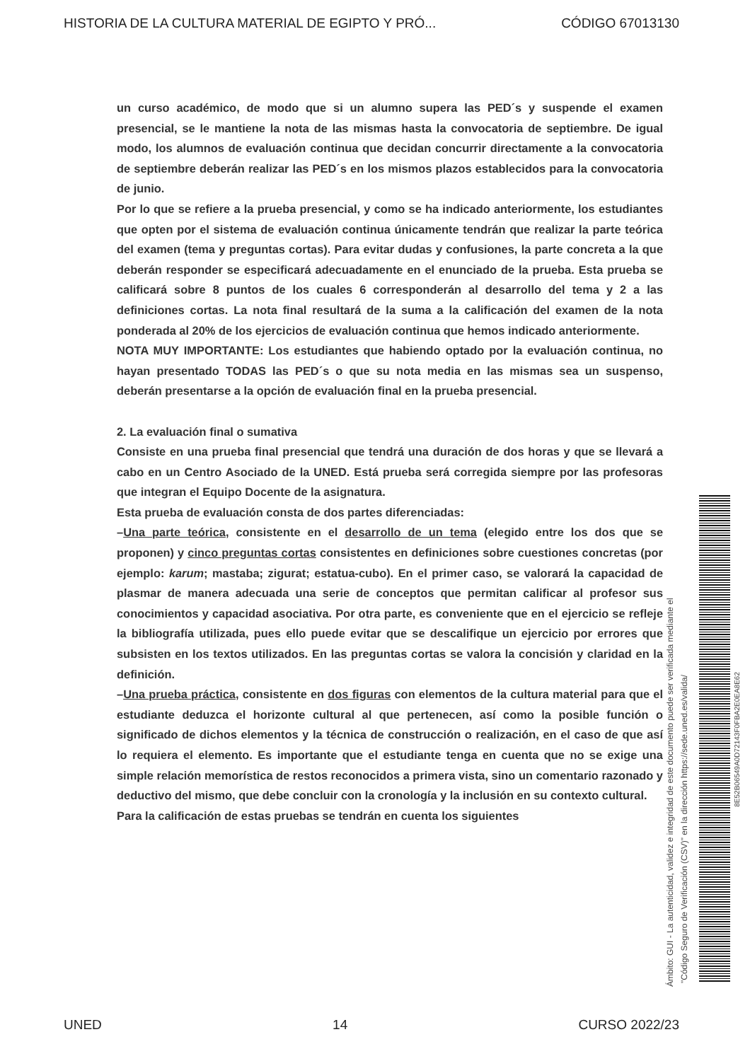HISTORIA DE LA CULTURA MATERIAL DE EGIPTO Y PRÓ... CÓDIGO 67013130
un curso académico, de modo que si un alumno supera las PED´s y suspende el examen presencial, se le mantiene la nota de las mismas hasta la convocatoria de septiembre. De igual modo, los alumnos de evaluación continua que decidan concurrir directamente a la convocatoria de septiembre deberán realizar las PED´s en los mismos plazos establecidos para la convocatoria de junio.
Por lo que se refiere a la prueba presencial, y como se ha indicado anteriormente, los estudiantes que opten por el sistema de evaluación continua únicamente tendrán que realizar la parte teórica del examen (tema y preguntas cortas). Para evitar dudas y confusiones, la parte concreta a la que deberán responder se especificará adecuadamente en el enunciado de la prueba. Esta prueba se calificará sobre 8 puntos de los cuales 6 corresponderán al desarrollo del tema y 2 a las definiciones cortas. La nota final resultará de la suma a la calificación del examen de la nota ponderada al 20% de los ejercicios de evaluación continua que hemos indicado anteriormente.
NOTA MUY IMPORTANTE: Los estudiantes que habiendo optado por la evaluación continua, no hayan presentado TODAS las PED´s o que su nota media en las mismas sea un suspenso, deberán presentarse a la opción de evaluación final en la prueba presencial.
2. La evaluación final o sumativa
Consiste en una prueba final presencial que tendrá una duración de dos horas y que se llevará a cabo en un Centro Asociado de la UNED. Está prueba será corregida siempre por las profesoras que integran el Equipo Docente de la asignatura.
Esta prueba de evaluación consta de dos partes diferenciadas:
–Una parte teórica, consistente en el desarrollo de un tema (elegido entre los dos que se proponen) y cinco preguntas cortas consistentes en definiciones sobre cuestiones concretas (por ejemplo: karum; mastaba; zigurat; estatua-cubo). En el primer caso, se valorará la capacidad de plasmar de manera adecuada una serie de conceptos que permitan calificar al profesor sus conocimientos y capacidad asociativa. Por otra parte, es conveniente que en el ejercicio se refleje la bibliografía utilizada, pues ello puede evitar que se descalifique un ejercicio por errores que subsisten en los textos utilizados. En las preguntas cortas se valora la concisión y claridad en la definición.
–Una prueba práctica, consistente en dos figuras con elementos de la cultura material para que el estudiante deduzca el horizonte cultural al que pertenecen, así como la posible función o significado de dichos elementos y la técnica de construcción o realización, en el caso de que así lo requiera el elemento. Es importante que el estudiante tenga en cuenta que no se exige una simple relación memorística de restos reconocidos a primera vista, sino un comentario razonado y deductivo del mismo, que debe concluir con la cronología y la inclusión en su contexto cultural.
Para la calificación de estas pruebas se tendrán en cuenta los siguientes
Ámbito: GUI - La autenticidad, validez e integridad de este documento puede ser verificada mediante el
"Código Seguro de Verificación (CSV)" en la dirección https://sede.uned.es/valida/
8E52B06549A0D72143F0FBA2E0EA8E62
UNED 14 CURSO 2022/23